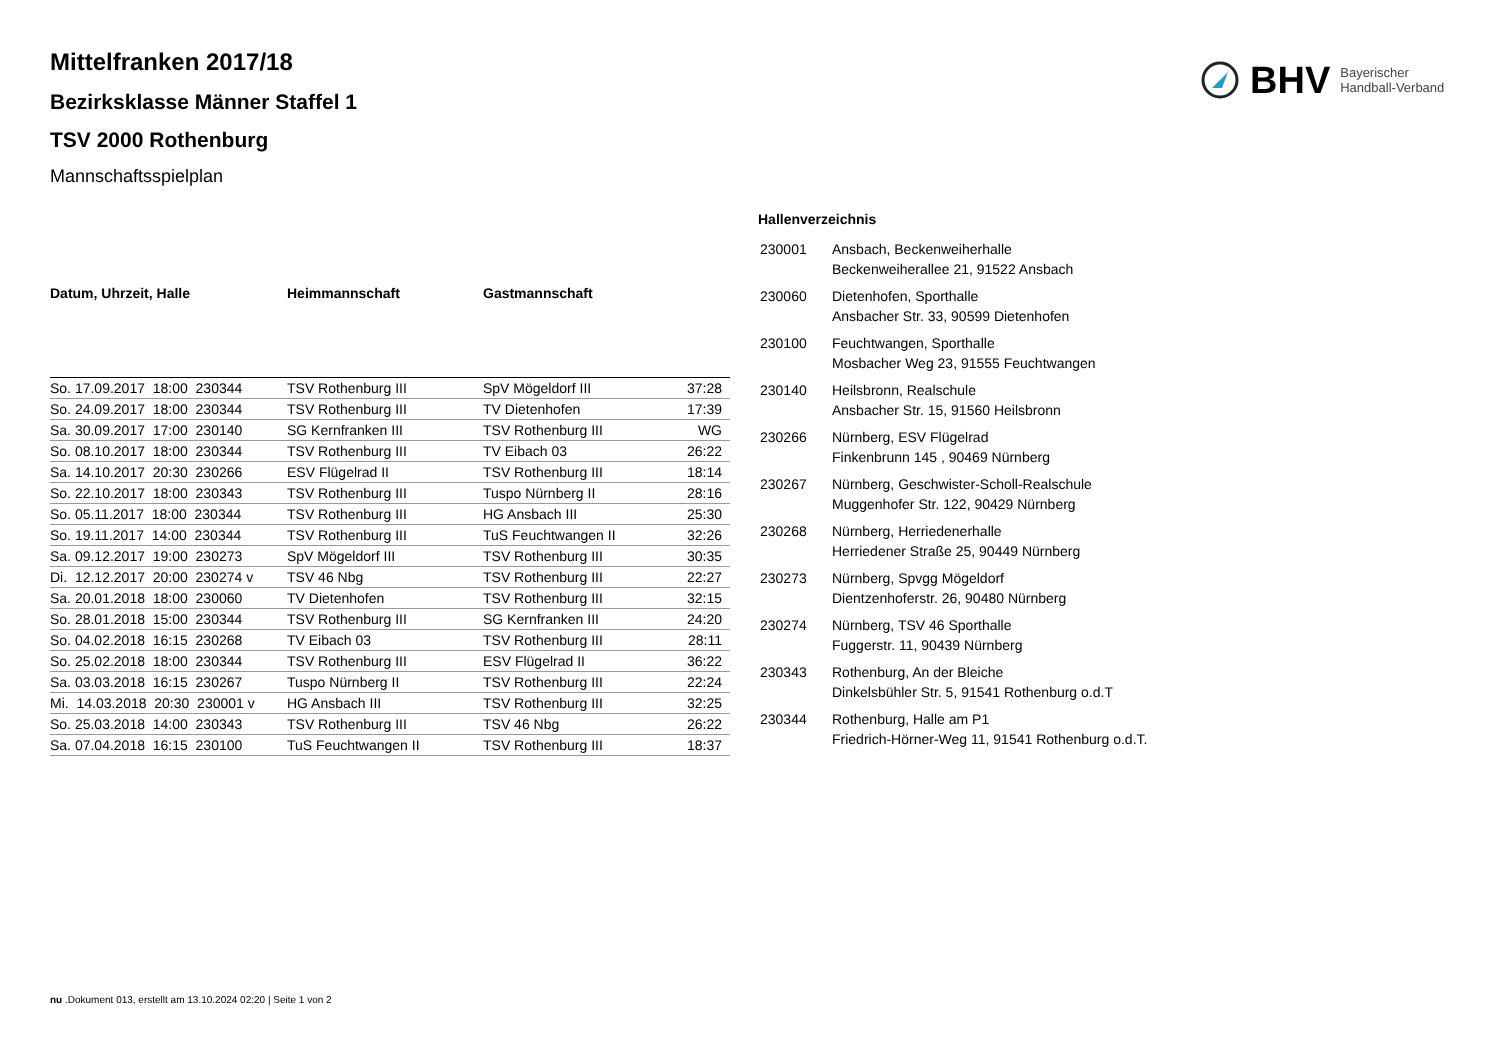BHV Bayerischer
Handball-Verband
Mittelfranken 2017/18
Bezirksklasse Männer Staffel 1
TSV 2000 Rothenburg
Mannschaftsspielplan
| Datum, Uhrzeit, Halle | Heimmannschaft | Gastmannschaft | |
| --- | --- | --- | --- |
| So. 17.09.2017 18:00 230344 | TSV Rothenburg III | SpV Mögeldorf III | 37:28 |
| So. 24.09.2017 18:00 230344 | TSV Rothenburg III | TV Dietenhofen | 17:39 |
| Sa. 30.09.2017 17:00 230140 | SG Kernfranken III | TSV Rothenburg III | WG |
| So. 08.10.2017 18:00 230344 | TSV Rothenburg III | TV Eibach 03 | 26:22 |
| Sa. 14.10.2017 20:30 230266 | ESV Flügelrad II | TSV Rothenburg III | 18:14 |
| So. 22.10.2017 18:00 230343 | TSV Rothenburg III | Tuspo Nürnberg II | 28:16 |
| So. 05.11.2017 18:00 230344 | TSV Rothenburg III | HG Ansbach III | 25:30 |
| So. 19.11.2017 14:00 230344 | TSV Rothenburg III | TuS Feuchtwangen II | 32:26 |
| Sa. 09.12.2017 19:00 230273 | SpV Mögeldorf III | TSV Rothenburg III | 30:35 |
| Di. 12.12.2017 20:00 230274 v | TSV 46 Nbg | TSV Rothenburg III | 22:27 |
| Sa. 20.01.2018 18:00 230060 | TV Dietenhofen | TSV Rothenburg III | 32:15 |
| So. 28.01.2018 15:00 230344 | TSV Rothenburg III | SG Kernfranken III | 24:20 |
| So. 04.02.2018 16:15 230268 | TV Eibach 03 | TSV Rothenburg III | 28:11 |
| So. 25.02.2018 18:00 230344 | TSV Rothenburg III | ESV Flügelrad II | 36:22 |
| Sa. 03.03.2018 16:15 230267 | Tuspo Nürnberg II | TSV Rothenburg III | 22:24 |
| Mi. 14.03.2018 20:30 230001 v | HG Ansbach III | TSV Rothenburg III | 32:25 |
| So. 25.03.2018 14:00 230343 | TSV Rothenburg III | TSV 46 Nbg | 26:22 |
| Sa. 07.04.2018 16:15 230100 | TuS Feuchtwangen II | TSV Rothenburg III | 18:37 |
Hallenverzeichnis
| 230001 | Ansbach, Beckenweiherhalle Beckenweiherallee 21, 91522 Ansbach |
| 230060 | Dietenhofen, Sporthalle Ansbacher Str. 33, 90599 Dietenhofen |
| 230100 | Feuchtwangen, Sporthalle Mosbacher Weg 23, 91555 Feuchtwangen |
| 230140 | Heilsbronn, Realschule Ansbacher Str. 15, 91560 Heilsbronn |
| 230266 | Nürnberg, ESV Flügelrad Finkenbrunn 145 , 90469 Nürnberg |
| 230267 | Nürnberg, Geschwister-Scholl-Realschule Muggenhofer Str. 122, 90429 Nürnberg |
| 230268 | Nürnberg, Herriedenerhalle Herriedener Straße 25, 90449 Nürnberg |
| 230273 | Nürnberg, Spvgg Mögeldorf Dientzenhoferstr. 26, 90480 Nürnberg |
| 230274 | Nürnberg, TSV 46 Sporthalle Fuggerstr. 11, 90439 Nürnberg |
| 230343 | Rothenburg, An der Bleiche Dinkelsbühler Str. 5, 91541 Rothenburg o.d.T |
| 230344 | Rothenburg, Halle am P1 Friedrich-Hörner-Weg 11, 91541 Rothenburg o.d.T. |
nu .Dokument 013, erstellt am 13.10.2024 02:20 | Seite 1 von 2